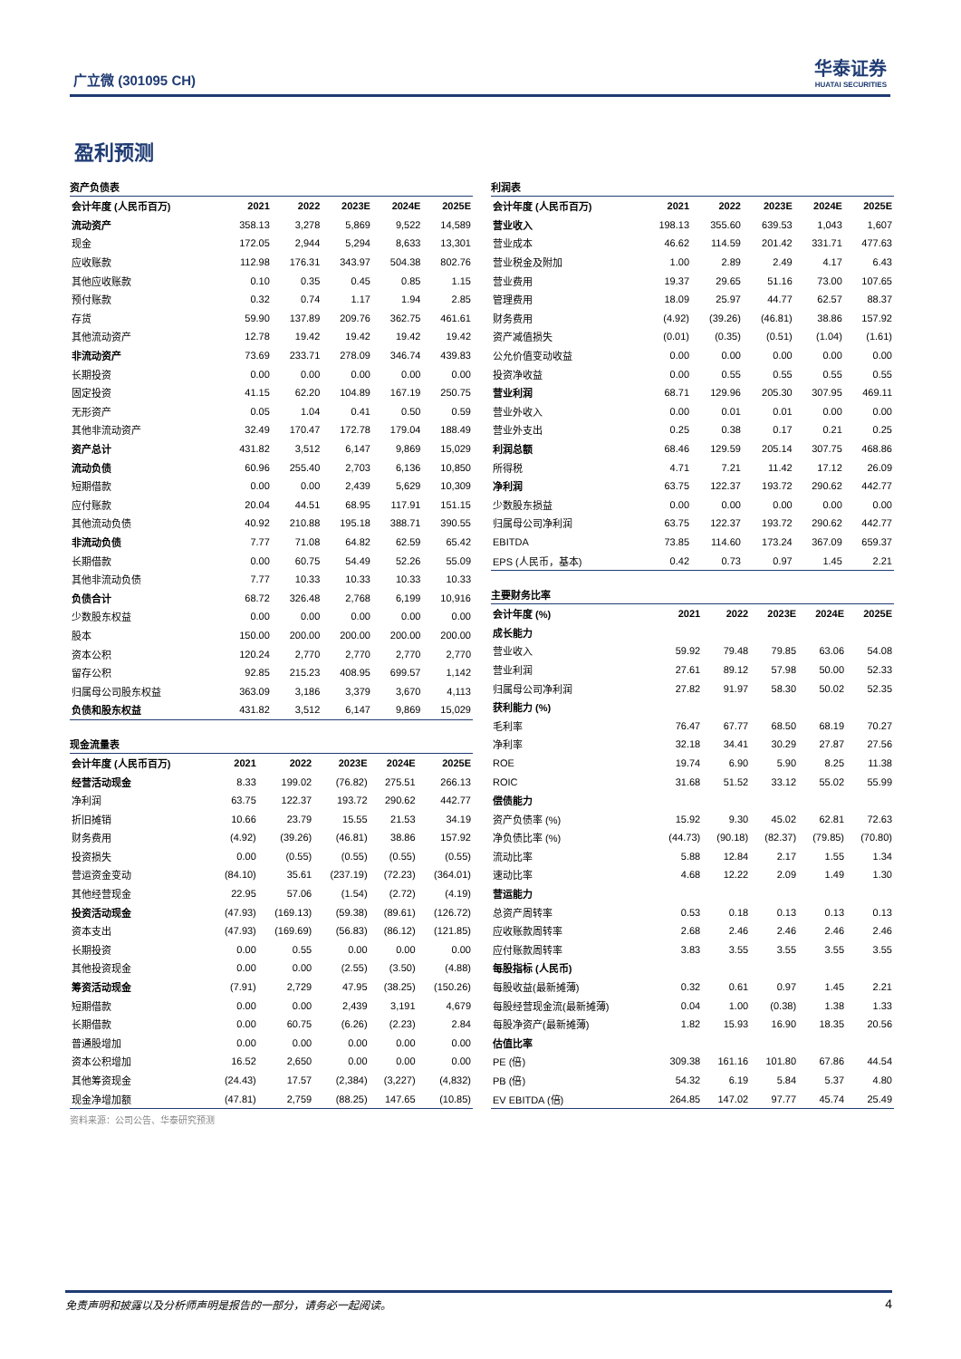广立微 (301095 CH) 华泰证券
HUATAI SECURITIES
盈利预测
资产负债表
| 会计年度 (人民币百万) | 2021 | 2022 | 2023E | 2024E | 2025E |
| --- | --- | --- | --- | --- | --- |
| 流动资产 | 358.13 | 3,278 | 5,869 | 9,522 | 14,589 |
| 现金 | 172.05 | 2,944 | 5,294 | 8,633 | 13,301 |
| 应收账款 | 112.98 | 176.31 | 343.97 | 504.38 | 802.76 |
| 其他应收账款 | 0.10 | 0.35 | 0.45 | 0.85 | 1.15 |
| 预付账款 | 0.32 | 0.74 | 1.17 | 1.94 | 2.85 |
| 存货 | 59.90 | 137.89 | 209.76 | 362.75 | 461.61 |
| 其他流动资产 | 12.78 | 19.42 | 19.42 | 19.42 | 19.42 |
| 非流动资产 | 73.69 | 233.71 | 278.09 | 346.74 | 439.83 |
| 长期投资 | 0.00 | 0.00 | 0.00 | 0.00 | 0.00 |
| 固定投资 | 41.15 | 62.20 | 104.89 | 167.19 | 250.75 |
| 无形资产 | 0.05 | 1.04 | 0.41 | 0.50 | 0.59 |
| 其他非流动资产 | 32.49 | 170.47 | 172.78 | 179.04 | 188.49 |
| 资产总计 | 431.82 | 3,512 | 6,147 | 9,869 | 15,029 |
| 流动负债 | 60.96 | 255.40 | 2,703 | 6,136 | 10,850 |
| 短期借款 | 0.00 | 0.00 | 2,439 | 5,629 | 10,309 |
| 应付账款 | 20.04 | 44.51 | 68.95 | 117.91 | 151.15 |
| 其他流动负债 | 40.92 | 210.88 | 195.18 | 388.71 | 390.55 |
| 非流动负债 | 7.77 | 71.08 | 64.82 | 62.59 | 65.42 |
| 长期借款 | 0.00 | 60.75 | 54.49 | 52.26 | 55.09 |
| 其他非流动负债 | 7.77 | 10.33 | 10.33 | 10.33 | 10.33 |
| 负债合计 | 68.72 | 326.48 | 2,768 | 6,199 | 10,916 |
| 少数股东权益 | 0.00 | 0.00 | 0.00 | 0.00 | 0.00 |
| 股本 | 150.00 | 200.00 | 200.00 | 200.00 | 200.00 |
| 资本公积 | 120.24 | 2,770 | 2,770 | 2,770 | 2,770 |
| 留存公积 | 92.85 | 215.23 | 408.95 | 699.57 | 1,142 |
| 归属母公司股东权益 | 363.09 | 3,186 | 3,379 | 3,670 | 4,113 |
| 负债和股东权益 | 431.82 | 3,512 | 6,147 | 9,869 | 15,029 |
现金流量表
| 会计年度 (人民币百万) | 2021 | 2022 | 2023E | 2024E | 2025E |
| --- | --- | --- | --- | --- | --- |
| 经营活动现金 | 8.33 | 199.02 | (76.82) | 275.51 | 266.13 |
| 净利润 | 63.75 | 122.37 | 193.72 | 290.62 | 442.77 |
| 折旧摊销 | 10.66 | 23.79 | 15.55 | 21.53 | 34.19 |
| 财务费用 | (4.92) | (39.26) | (46.81) | 38.86 | 157.92 |
| 投资损失 | 0.00 | (0.55) | (0.55) | (0.55) | (0.55) |
| 营运资金变动 | (84.10) | 35.61 | (237.19) | (72.23) | (364.01) |
| 其他经营现金 | 22.95 | 57.06 | (1.54) | (2.72) | (4.19) |
| 投资活动现金 | (47.93) | (169.13) | (59.38) | (89.61) | (126.72) |
| 资本支出 | (47.93) | (169.69) | (56.83) | (86.12) | (121.85) |
| 长期投资 | 0.00 | 0.55 | 0.00 | 0.00 | 0.00 |
| 其他投资现金 | 0.00 | 0.00 | (2.55) | (3.50) | (4.88) |
| 筹资活动现金 | (7.91) | 2,729 | 47.95 | (38.25) | (150.26) |
| 短期借款 | 0.00 | 0.00 | 2,439 | 3,191 | 4,679 |
| 长期借款 | 0.00 | 60.75 | (6.26) | (2.23) | 2.84 |
| 普通股增加 | 0.00 | 0.00 | 0.00 | 0.00 | 0.00 |
| 资本公积增加 | 16.52 | 2,650 | 0.00 | 0.00 | 0.00 |
| 其他筹资现金 | (24.43) | 17.57 | (2,384) | (3,227) | (4,832) |
| 现金净增加额 | (47.81) | 2,759 | (88.25) | 147.65 | (10.85) |
资料来源：公司公告、华泰研究预测
利润表
| 会计年度 (人民币百万) | 2021 | 2022 | 2023E | 2024E | 2025E |
| --- | --- | --- | --- | --- | --- |
| 营业收入 | 198.13 | 355.60 | 639.53 | 1,043 | 1,607 |
| 营业成本 | 46.62 | 114.59 | 201.42 | 331.71 | 477.63 |
| 营业税金及附加 | 1.00 | 2.89 | 2.49 | 4.17 | 6.43 |
| 营业费用 | 19.37 | 29.65 | 51.16 | 73.00 | 107.65 |
| 管理费用 | 18.09 | 25.97 | 44.77 | 62.57 | 88.37 |
| 财务费用 | (4.92) | (39.26) | (46.81) | 38.86 | 157.92 |
| 资产减值损失 | (0.01) | (0.35) | (0.51) | (1.04) | (1.61) |
| 公允价值变动收益 | 0.00 | 0.00 | 0.00 | 0.00 | 0.00 |
| 投资净收益 | 0.00 | 0.55 | 0.55 | 0.55 | 0.55 |
| 营业利润 | 68.71 | 129.96 | 205.30 | 307.95 | 469.11 |
| 营业外收入 | 0.00 | 0.01 | 0.01 | 0.00 | 0.00 |
| 营业外支出 | 0.25 | 0.38 | 0.17 | 0.21 | 0.25 |
| 利润总额 | 68.46 | 129.59 | 205.14 | 307.75 | 468.86 |
| 所得税 | 4.71 | 7.21 | 11.42 | 17.12 | 26.09 |
| 净利润 | 63.75 | 122.37 | 193.72 | 290.62 | 442.77 |
| 少数股东损益 | 0.00 | 0.00 | 0.00 | 0.00 | 0.00 |
| 归属母公司净利润 | 63.75 | 122.37 | 193.72 | 290.62 | 442.77 |
| EBITDA | 73.85 | 114.60 | 173.24 | 367.09 | 659.37 |
| EPS (人民币，基本) | 0.42 | 0.73 | 0.97 | 1.45 | 2.21 |
主要财务比率
| 会计年度 (%) | 2021 | 2022 | 2023E | 2024E | 2025E |
| --- | --- | --- | --- | --- | --- |
| 成长能力 | | | | | |
| 营业收入 | 59.92 | 79.48 | 79.85 | 63.06 | 54.08 |
| 营业利润 | 27.61 | 89.12 | 57.98 | 50.00 | 52.33 |
| 归属母公司净利润 | 27.82 | 91.97 | 58.30 | 50.02 | 52.35 |
| 获利能力 (%) | | | | | |
| 毛利率 | 76.47 | 67.77 | 68.50 | 68.19 | 70.27 |
| 净利率 | 32.18 | 34.41 | 30.29 | 27.87 | 27.56 |
| ROE | 19.74 | 6.90 | 5.90 | 8.25 | 11.38 |
| ROIC | 31.68 | 51.52 | 33.12 | 55.02 | 55.99 |
| 偿债能力 | | | | | |
| 资产负债率 (%) | 15.92 | 9.30 | 45.02 | 62.81 | 72.63 |
| 净负债比率 (%) | (44.73) | (90.18) | (82.37) | (79.85) | (70.80) |
| 流动比率 | 5.88 | 12.84 | 2.17 | 1.55 | 1.34 |
| 速动比率 | 4.68 | 12.22 | 2.09 | 1.49 | 1.30 |
| 营运能力 | | | | | |
| 总资产周转率 | 0.53 | 0.18 | 0.13 | 0.13 | 0.13 |
| 应收账款周转率 | 2.68 | 2.46 | 2.46 | 2.46 | 2.46 |
| 应付账款周转率 | 3.83 | 3.55 | 3.55 | 3.55 | 3.55 |
| 每股指标 (人民币) | | | | | |
| 每股收益(最新摊薄) | 0.32 | 0.61 | 0.97 | 1.45 | 2.21 |
| 每股经营现金流(最新摊薄) | 0.04 | 1.00 | (0.38) | 1.38 | 1.33 |
| 每股净资产(最新摊薄) | 1.82 | 15.93 | 16.90 | 18.35 | 20.56 |
| 估值比率 | | | | | |
| PE (倍) | 309.38 | 161.16 | 101.80 | 67.86 | 44.54 |
| PB (倍) | 54.32 | 6.19 | 5.84 | 5.37 | 4.80 |
| EV EBITDA (倍) | 264.85 | 147.02 | 97.77 | 45.74 | 25.49 |
免责声明和披露以及分析师声明是报告的一部分，请务必一起阅读。 4